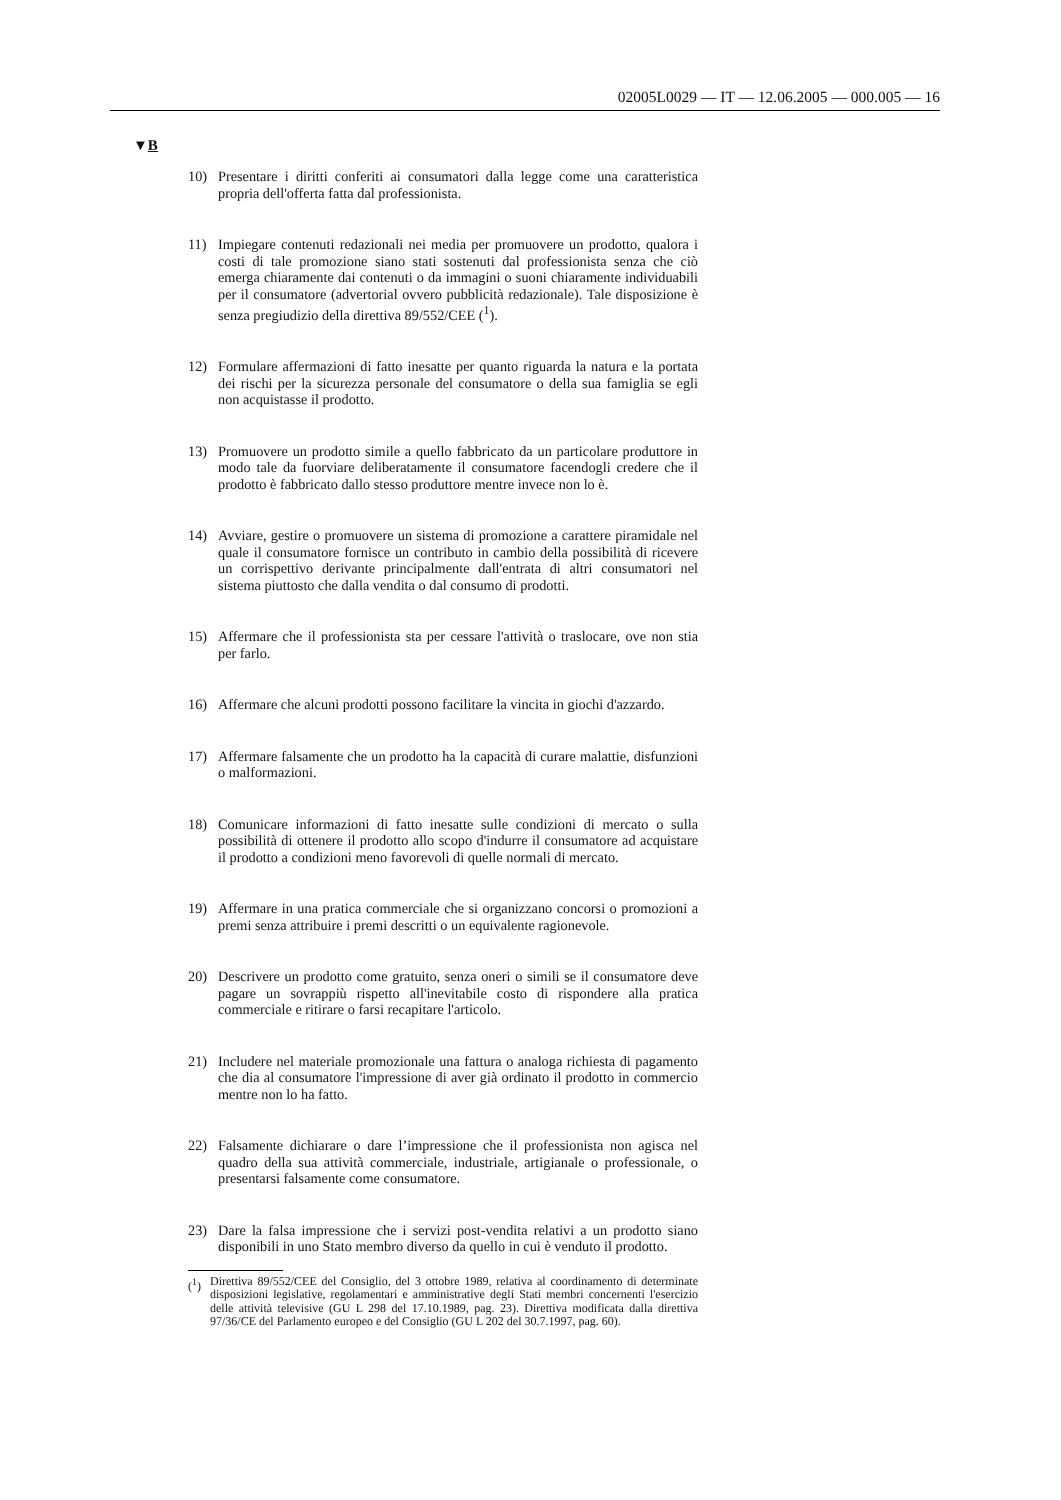02005L0029 — IT — 12.06.2005 — 000.005 — 16
▼B
10) Presentare i diritti conferiti ai consumatori dalla legge come una caratteristica propria dell'offerta fatta dal professionista.
11) Impiegare contenuti redazionali nei media per promuovere un prodotto, qualora i costi di tale promozione siano stati sostenuti dal professionista senza che ciò emerga chiaramente dai contenuti o da immagini o suoni chiaramente individuabili per il consumatore (advertorial ovvero pubblicità redazionale). Tale disposizione è senza pregiudizio della direttiva 89/552/CEE (<sup>1</sup>).
12) Formulare affermazioni di fatto inesatte per quanto riguarda la natura e la portata dei rischi per la sicurezza personale del consumatore o della sua famiglia se egli non acquistasse il prodotto.
13) Promuovere un prodotto simile a quello fabbricato da un particolare produttore in modo tale da fuorviare deliberatamente il consumatore facendogli credere che il prodotto è fabbricato dallo stesso produttore mentre invece non lo è.
14) Avviare, gestire o promuovere un sistema di promozione a carattere piramidale nel quale il consumatore fornisce un contributo in cambio della possibilità di ricevere un corrispettivo derivante principalmente dall'entrata di altri consumatori nel sistema piuttosto che dalla vendita o dal consumo di prodotti.
15) Affermare che il professionista sta per cessare l'attività o traslocare, ove non stia per farlo.
16) Affermare che alcuni prodotti possono facilitare la vincita in giochi d'azzardo.
17) Affermare falsamente che un prodotto ha la capacità di curare malattie, disfunzioni o malformazioni.
18) Comunicare informazioni di fatto inesatte sulle condizioni di mercato o sulla possibilità di ottenere il prodotto allo scopo d'indurre il consumatore ad acquistare il prodotto a condizioni meno favorevoli di quelle normali di mercato.
19) Affermare in una pratica commerciale che si organizzano concorsi o promozioni a premi senza attribuire i premi descritti o un equivalente ragionevole.
20) Descrivere un prodotto come gratuito, senza oneri o simili se il consumatore deve pagare un sovrappiù rispetto all'inevitabile costo di rispondere alla pratica commerciale e ritirare o farsi recapitare l'articolo.
21) Includere nel materiale promozionale una fattura o analoga richiesta di pagamento che dia al consumatore l'impressione di aver già ordinato il prodotto in commercio mentre non lo ha fatto.
22) Falsamente dichiarare o dare l’impressione che il professionista non agisca nel quadro della sua attività commerciale, industriale, artigianale o professionale, o presentarsi falsamente come consumatore.
23) Dare la falsa impressione che i servizi post-vendita relativi a un prodotto siano disponibili in uno Stato membro diverso da quello in cui è venduto il prodotto.
(<sup>1</sup>) Direttiva 89/552/CEE del Consiglio, del 3 ottobre 1989, relativa al coordinamento di determinate disposizioni legislative, regolamentari e amministrative degli Stati membri concernenti l'esercizio delle attività televisive (GU L 298 del 17.10.1989, pag. 23). Direttiva modificata dalla direttiva 97/36/CE del Parlamento europeo e del Consiglio (GU L 202 del 30.7.1997, pag. 60).